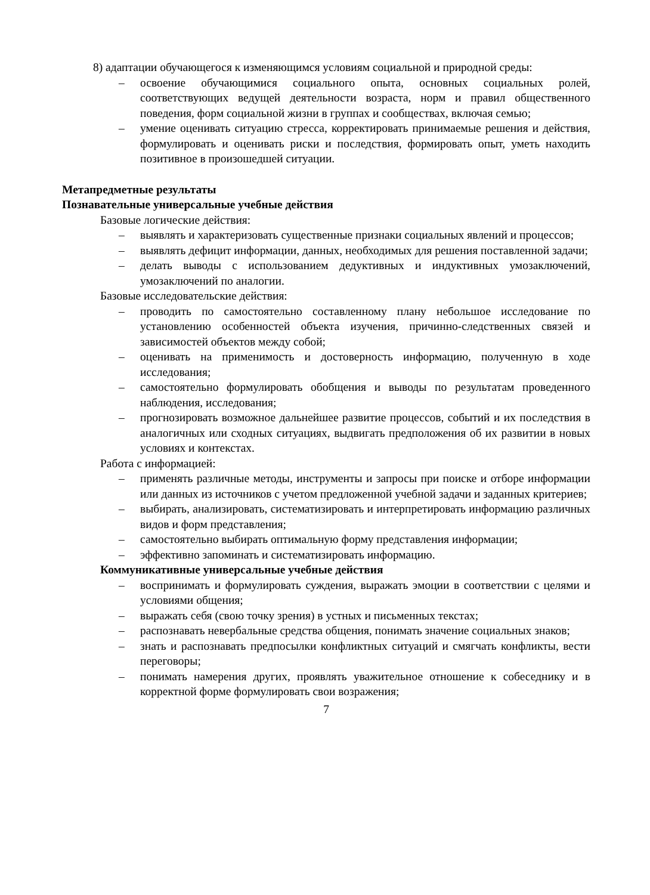8) адаптации обучающегося к изменяющимся условиям социальной и природной среды:
– освоение обучающимися социального опыта, основных социальных ролей, соответствующих ведущей деятельности возраста, норм и правил общественного поведения, форм социальной жизни в группах и сообществах, включая семью;
– умение оценивать ситуацию стресса, корректировать принимаемые решения и действия, формулировать и оценивать риски и последствия, формировать опыт, уметь находить позитивное в произошедшей ситуации.
Метапредметные результаты
Познавательные универсальные учебные действия
Базовые логические действия:
– выявлять и характеризовать существенные признаки социальных явлений и процессов;
– выявлять дефицит информации, данных, необходимых для решения поставленной задачи;
– делать выводы с использованием дедуктивных и индуктивных умозаключений, умозаключений по аналогии.
Базовые исследовательские действия:
– проводить по самостоятельно составленному плану небольшое исследование по установлению особенностей объекта изучения, причинно-следственных связей и зависимостей объектов между собой;
– оценивать на применимость и достоверность информацию, полученную в ходе исследования;
– самостоятельно формулировать обобщения и выводы по результатам проведенного наблюдения, исследования;
– прогнозировать возможное дальнейшее развитие процессов, событий и их последствия в аналогичных или сходных ситуациях, выдвигать предположения об их развитии в новых условиях и контекстах.
Работа с информацией:
– применять различные методы, инструменты и запросы при поиске и отборе информации или данных из источников с учетом предложенной учебной задачи и заданных критериев;
– выбирать, анализировать, систематизировать и интерпретировать информацию различных видов и форм представления;
– самостоятельно выбирать оптимальную форму представления информации;
– эффективно запоминать и систематизировать информацию.
Коммуникативные универсальные учебные действия
– воспринимать и формулировать суждения, выражать эмоции в соответствии с целями и условиями общения;
– выражать себя (свою точку зрения) в устных и письменных текстах;
– распознавать невербальные средства общения, понимать значение социальных знаков;
– знать и распознавать предпосылки конфликтных ситуаций и смягчать конфликты, вести переговоры;
– понимать намерения других, проявлять уважительное отношение к собеседнику и в корректной форме формулировать свои возражения;
7